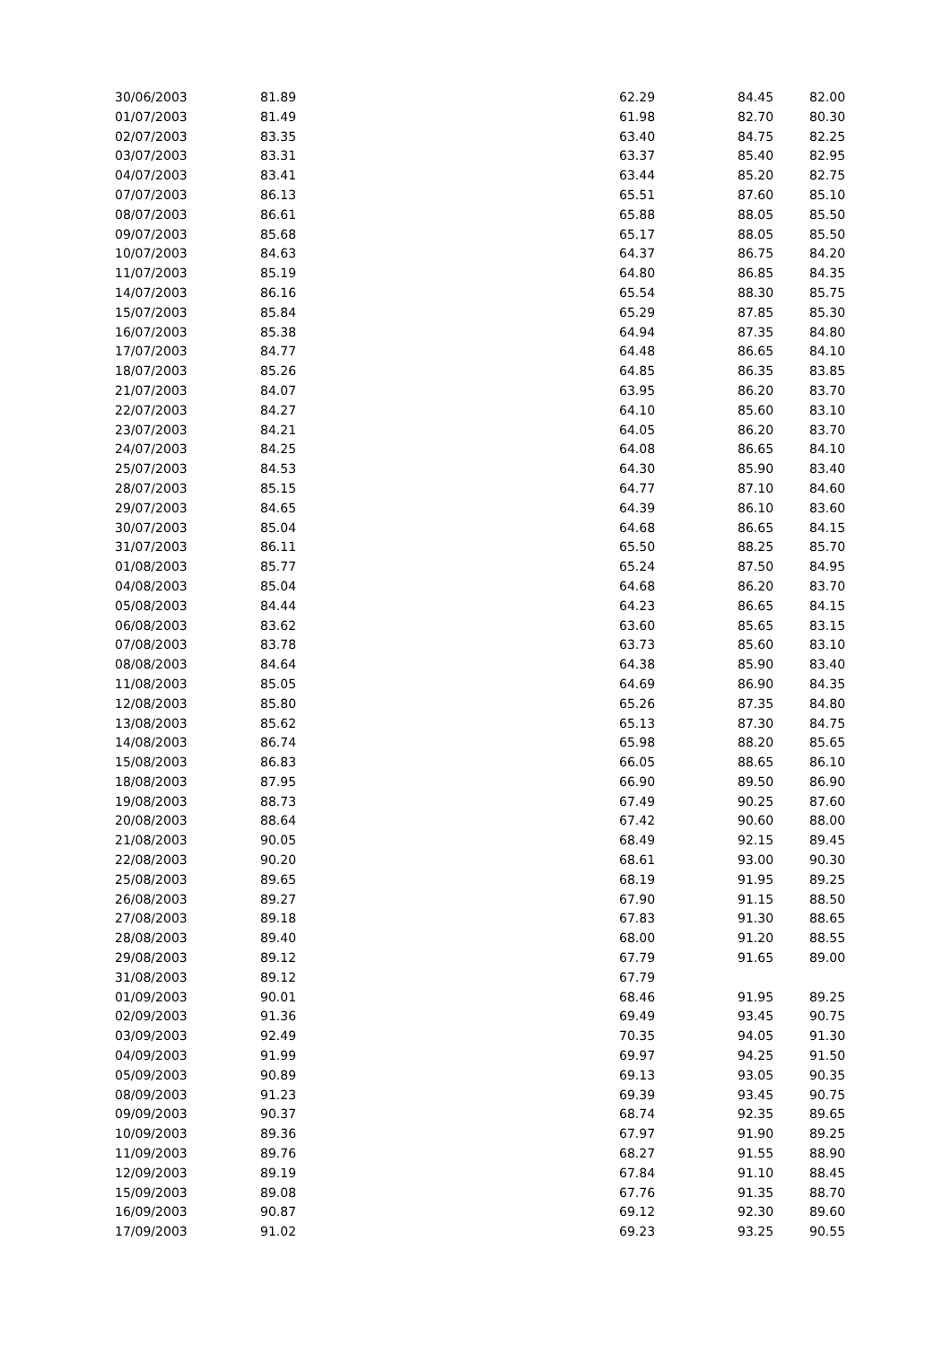| 30/06/2003 | 81.89 | 62.29 | 84.45 | 82.00 |
| 01/07/2003 | 81.49 | 61.98 | 82.70 | 80.30 |
| 02/07/2003 | 83.35 | 63.40 | 84.75 | 82.25 |
| 03/07/2003 | 83.31 | 63.37 | 85.40 | 82.95 |
| 04/07/2003 | 83.41 | 63.44 | 85.20 | 82.75 |
| 07/07/2003 | 86.13 | 65.51 | 87.60 | 85.10 |
| 08/07/2003 | 86.61 | 65.88 | 88.05 | 85.50 |
| 09/07/2003 | 85.68 | 65.17 | 88.05 | 85.50 |
| 10/07/2003 | 84.63 | 64.37 | 86.75 | 84.20 |
| 11/07/2003 | 85.19 | 64.80 | 86.85 | 84.35 |
| 14/07/2003 | 86.16 | 65.54 | 88.30 | 85.75 |
| 15/07/2003 | 85.84 | 65.29 | 87.85 | 85.30 |
| 16/07/2003 | 85.38 | 64.94 | 87.35 | 84.80 |
| 17/07/2003 | 84.77 | 64.48 | 86.65 | 84.10 |
| 18/07/2003 | 85.26 | 64.85 | 86.35 | 83.85 |
| 21/07/2003 | 84.07 | 63.95 | 86.20 | 83.70 |
| 22/07/2003 | 84.27 | 64.10 | 85.60 | 83.10 |
| 23/07/2003 | 84.21 | 64.05 | 86.20 | 83.70 |
| 24/07/2003 | 84.25 | 64.08 | 86.65 | 84.10 |
| 25/07/2003 | 84.53 | 64.30 | 85.90 | 83.40 |
| 28/07/2003 | 85.15 | 64.77 | 87.10 | 84.60 |
| 29/07/2003 | 84.65 | 64.39 | 86.10 | 83.60 |
| 30/07/2003 | 85.04 | 64.68 | 86.65 | 84.15 |
| 31/07/2003 | 86.11 | 65.50 | 88.25 | 85.70 |
| 01/08/2003 | 85.77 | 65.24 | 87.50 | 84.95 |
| 04/08/2003 | 85.04 | 64.68 | 86.20 | 83.70 |
| 05/08/2003 | 84.44 | 64.23 | 86.65 | 84.15 |
| 06/08/2003 | 83.62 | 63.60 | 85.65 | 83.15 |
| 07/08/2003 | 83.78 | 63.73 | 85.60 | 83.10 |
| 08/08/2003 | 84.64 | 64.38 | 85.90 | 83.40 |
| 11/08/2003 | 85.05 | 64.69 | 86.90 | 84.35 |
| 12/08/2003 | 85.80 | 65.26 | 87.35 | 84.80 |
| 13/08/2003 | 85.62 | 65.13 | 87.30 | 84.75 |
| 14/08/2003 | 86.74 | 65.98 | 88.20 | 85.65 |
| 15/08/2003 | 86.83 | 66.05 | 88.65 | 86.10 |
| 18/08/2003 | 87.95 | 66.90 | 89.50 | 86.90 |
| 19/08/2003 | 88.73 | 67.49 | 90.25 | 87.60 |
| 20/08/2003 | 88.64 | 67.42 | 90.60 | 88.00 |
| 21/08/2003 | 90.05 | 68.49 | 92.15 | 89.45 |
| 22/08/2003 | 90.20 | 68.61 | 93.00 | 90.30 |
| 25/08/2003 | 89.65 | 68.19 | 91.95 | 89.25 |
| 26/08/2003 | 89.27 | 67.90 | 91.15 | 88.50 |
| 27/08/2003 | 89.18 | 67.83 | 91.30 | 88.65 |
| 28/08/2003 | 89.40 | 68.00 | 91.20 | 88.55 |
| 29/08/2003 | 89.12 | 67.79 | 91.65 | 89.00 |
| 31/08/2003 | 89.12 | 67.79 | | |
| 01/09/2003 | 90.01 | 68.46 | 91.95 | 89.25 |
| 02/09/2003 | 91.36 | 69.49 | 93.45 | 90.75 |
| 03/09/2003 | 92.49 | 70.35 | 94.05 | 91.30 |
| 04/09/2003 | 91.99 | 69.97 | 94.25 | 91.50 |
| 05/09/2003 | 90.89 | 69.13 | 93.05 | 90.35 |
| 08/09/2003 | 91.23 | 69.39 | 93.45 | 90.75 |
| 09/09/2003 | 90.37 | 68.74 | 92.35 | 89.65 |
| 10/09/2003 | 89.36 | 67.97 | 91.90 | 89.25 |
| 11/09/2003 | 89.76 | 68.27 | 91.55 | 88.90 |
| 12/09/2003 | 89.19 | 67.84 | 91.10 | 88.45 |
| 15/09/2003 | 89.08 | 67.76 | 91.35 | 88.70 |
| 16/09/2003 | 90.87 | 69.12 | 92.30 | 89.60 |
| 17/09/2003 | 91.02 | 69.23 | 93.25 | 90.55 |